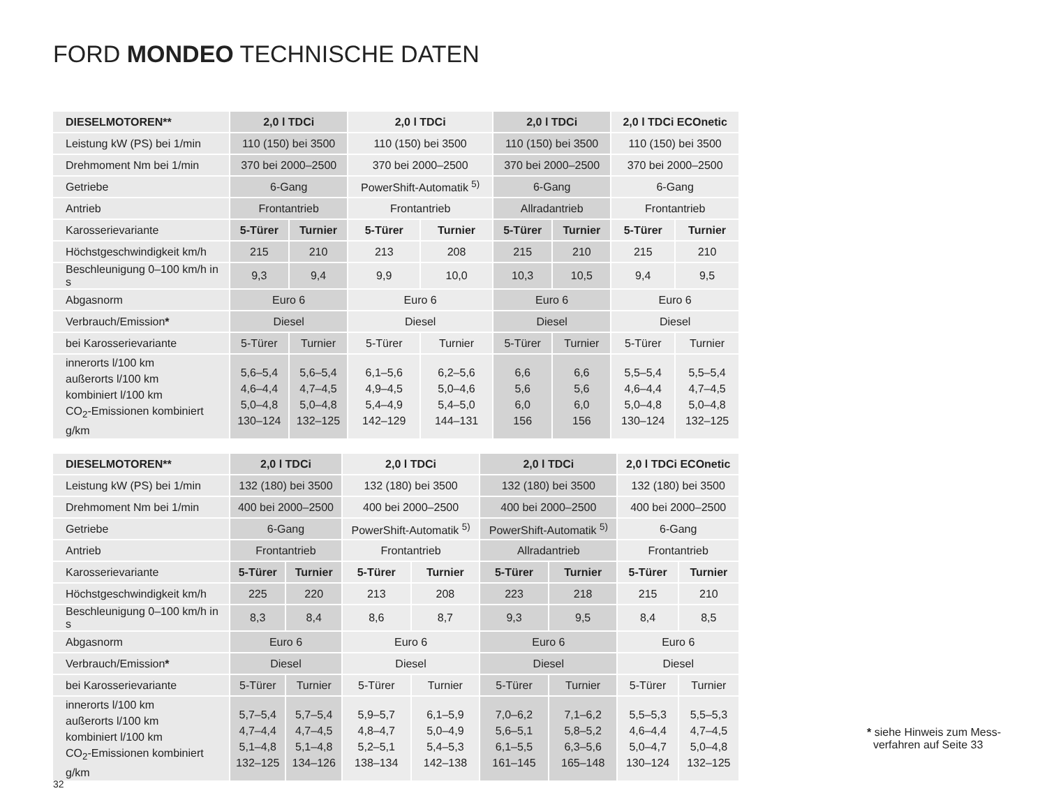FORD MONDEO TECHNISCHE DATEN
| DIESELMOTOREN** | 2,0 l TDCi | | 2,0 l TDCi | | 2,0 l TDCi | | 2,0 l TDCi ECOnetic | |
| --- | --- | --- | --- | --- | --- | --- | --- | --- |
| Leistung kW (PS) bei 1/min | 110 (150) bei 3500 | | 110 (150) bei 3500 | | 110 (150) bei 3500 | | 110 (150) bei 3500 | |
| Drehmoment Nm bei 1/min | 370 bei 2000–2500 | | 370 bei 2000–2500 | | 370 bei 2000–2500 | | 370 bei 2000–2500 | |
| Getriebe | 6-Gang | | PowerShift-Automatik <sup>5)</sup> | | 6-Gang | | 6-Gang | |
| Antrieb | Frontantrieb | | Frontantrieb | | Allradantrieb | | Frontantrieb | |
| Karosserievariante | 5-Türer | Turnier | 5-Türer | Turnier | 5-Türer | Turnier | 5-Türer | Turnier |
| Höchstgeschwindigkeit km/h | 215 | 210 | 213 | 208 | 215 | 210 | 215 | 210 |
| Beschleunigung 0–100 km/h in s | 9,3 | 9,4 | 9,9 | 10,0 | 10,3 | 10,5 | 9,4 | 9,5 |
| Abgasnorm | Euro 6 | | Euro 6 | | Euro 6 | | Euro 6 | |
| Verbrauch/Emission * | Diesel | | Diesel | | Diesel | | Diesel | |
| bei Karosserievariante | 5-Türer | Turnier | 5-Türer | Turnier | 5-Türer | Turnier | 5-Türer | Turnier |
| innerorts l/100 km außerorts l/100 km kombiniert l/100 km CO<sub>2</sub>-Emissionen kombiniert g/km | 5,6–5,4 4,6–4,4 5,0–4,8 130–124 | 5,6–5,4 4,7–4,5 5,0–4,8 132–125 | 6,1–5,6 4,9–4,5 5,4–4,9 142–129 | 6,2–5,6 5,0–4,6 5,4–5,0 144–131 | 6,6 5,6 6,0 156 | 6,6 5,6 6,0 156 | 5,5–5,4 4,6–4,4 5,0–4,8 130–124 | 5,5–5,4 4,7–4,5 5,0–4,8 132–125 |
| DIESELMOTOREN** | 2,0 l TDCi | | 2,0 l TDCi | | 2,0 l TDCi | | 2,0 l TDCi ECOnetic | |
| --- | --- | --- | --- | --- | --- | --- | --- | --- |
| Leistung kW (PS) bei 1/min | 132 (180) bei 3500 | | 132 (180) bei 3500 | | 132 (180) bei 3500 | | 132 (180) bei 3500 | |
| Drehmoment Nm bei 1/min | 400 bei 2000–2500 | | 400 bei 2000–2500 | | 400 bei 2000–2500 | | 400 bei 2000–2500 | |
| Getriebe | 6-Gang | | PowerShift-Automatik <sup>5)</sup> | | PowerShift-Automatik <sup>5)</sup> | | 6-Gang | |
| Antrieb | Frontantrieb | | Frontantrieb | | Allradantrieb | | Frontantrieb | |
| Karosserievariante | 5-Türer | Turnier | 5-Türer | Turnier | 5-Türer | Turnier | 5-Türer | Turnier |
| Höchstgeschwindigkeit km/h | 225 | 220 | 213 | 208 | 223 | 218 | 215 | 210 |
| Beschleunigung 0–100 km/h in s | 8,3 | 8,4 | 8,6 | 8,7 | 9,3 | 9,5 | 8,4 | 8,5 |
| Abgasnorm | Euro 6 | | Euro 6 | | Euro 6 | | Euro 6 | |
| Verbrauch/Emission * | Diesel | | Diesel | | Diesel | | Diesel | |
| bei Karosserievariante | 5-Türer | Turnier | 5-Türer | Turnier | 5-Türer | Turnier | 5-Türer | Turnier |
| innerorts l/100 km außerorts l/100 km kombiniert l/100 km CO<sub>2</sub>-Emissionen kombiniert g/km | 5,7–5,4 4,7–4,4 5,1–4,8 132–125 | 5,7–5,4 4,7–4,5 5,1–4,8 134–126 | 5,9–5,7 4,8–4,7 5,2–5,1 138–134 | 6,1–5,9 5,0–4,9 5,4–5,3 142–138 | 7,0–6,2 5,6–5,1 6,1–5,5 161–145 | 7,1–6,2 5,8–5,2 6,3–5,6 165–148 | 5,5–5,3 4,6–4,4 5,0–4,7 130–124 | 5,5–5,3 4,7–4,5 5,0–4,8 132–125 |
* siehe Hinweis zum Mess-
verfahren auf Seite 33
32